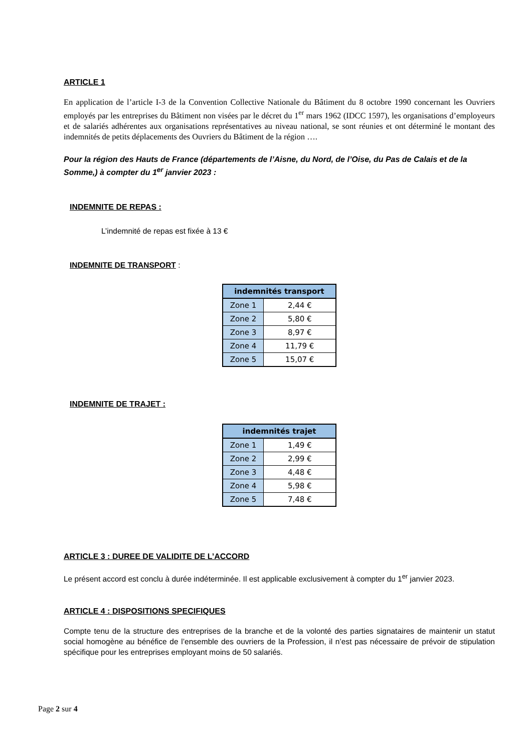ARTICLE 1
En application de l’article I-3 de la Convention Collective Nationale du Bâtiment du 8 octobre 1990 concernant les Ouvriers employés par les entreprises du Bâtiment non visées par le décret du 1<sup>er</sup> mars 1962 (IDCC 1597), les organisations d’employeurs et de salariés adhérentes aux organisations représentatives au niveau national, se sont réunies et ont déterminé le montant des indemnités de petits déplacements des Ouvriers du Bâtiment de la région ….
Pour la région des Hauts de France (départements de l’Aisne, du Nord, de l’Oise, du Pas de Calais et de la Somme,) à compter du 1<sup>er</sup> janvier 2023 :
INDEMNITE DE REPAS :
L’indemnité de repas est fixée à 13 €
INDEMNITE DE TRANSPORT :
| indemnités transport | |
| --- | --- |
| Zone 1 | 2,44 € |
| Zone 2 | 5,80 € |
| Zone 3 | 8,97 € |
| Zone 4 | 11,79 € |
| Zone 5 | 15,07 € |
INDEMNITE DE TRAJET :
| indemnités trajet | |
| --- | --- |
| Zone 1 | 1,49 € |
| Zone 2 | 2,99 € |
| Zone 3 | 4,48 € |
| Zone 4 | 5,98 € |
| Zone 5 | 7,48 € |
ARTICLE 3 : DUREE DE VALIDITE DE L’ACCORD
Le présent accord est conclu à durée indéterminée. Il est applicable exclusivement à compter du 1<sup>er</sup> janvier 2023.
ARTICLE 4 : DISPOSITIONS SPECIFIQUES
Compte tenu de la structure des entreprises de la branche et de la volonté des parties signataires de maintenir un statut social homogène au bénéfice de l’ensemble des ouvriers de la Profession, il n’est pas nécessaire de prévoir de stipulation spécifique pour les entreprises employant moins de 50 salariés.
Page 2 sur 4